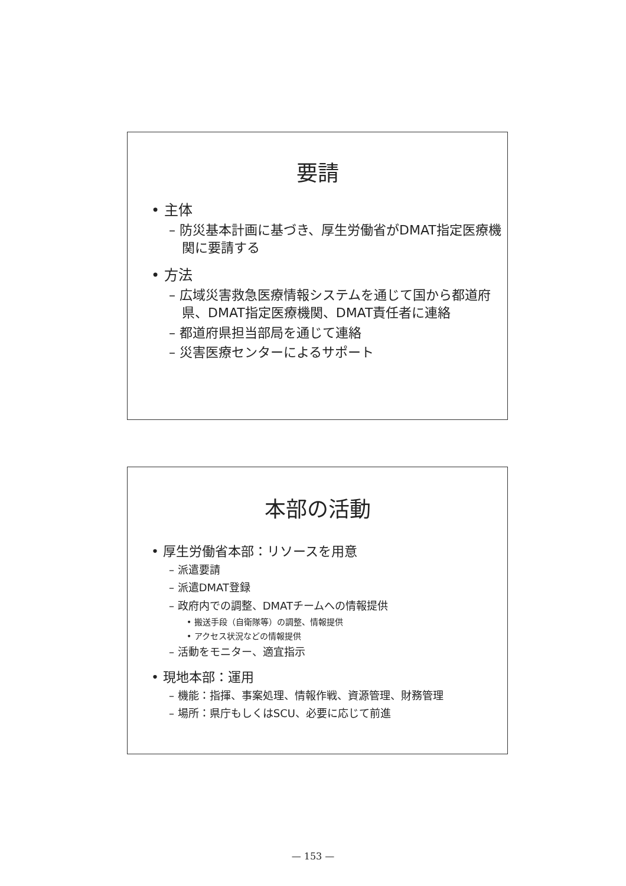要請
• 主体
– 防災基本計画に基づき、厚生労働省がDMAT指定医療機関に要請する
• 方法
– 広域災害救急医療情報システムを通じて国から都道府県、DMAT指定医療機関、DMAT責任者に連絡
– 都道府県担当部局を通じて連絡
– 災害医療センターによるサポート
本部の活動
• 厚生労働省本部：リソースを用意
– 派遣要請
– 派遣DMAT登録
– 政府内での調整、DMATチームへの情報提供
• 搬送手段（自衛隊等）の調整、情報提供
• アクセス状況などの情報提供
– 活動をモニター、適宜指示
• 現地本部：運用
– 機能：指揮、事案処理、情報作戦、資源管理、財務管理
– 場所：県庁もしくはSCU、必要に応じて前進
— 153 —